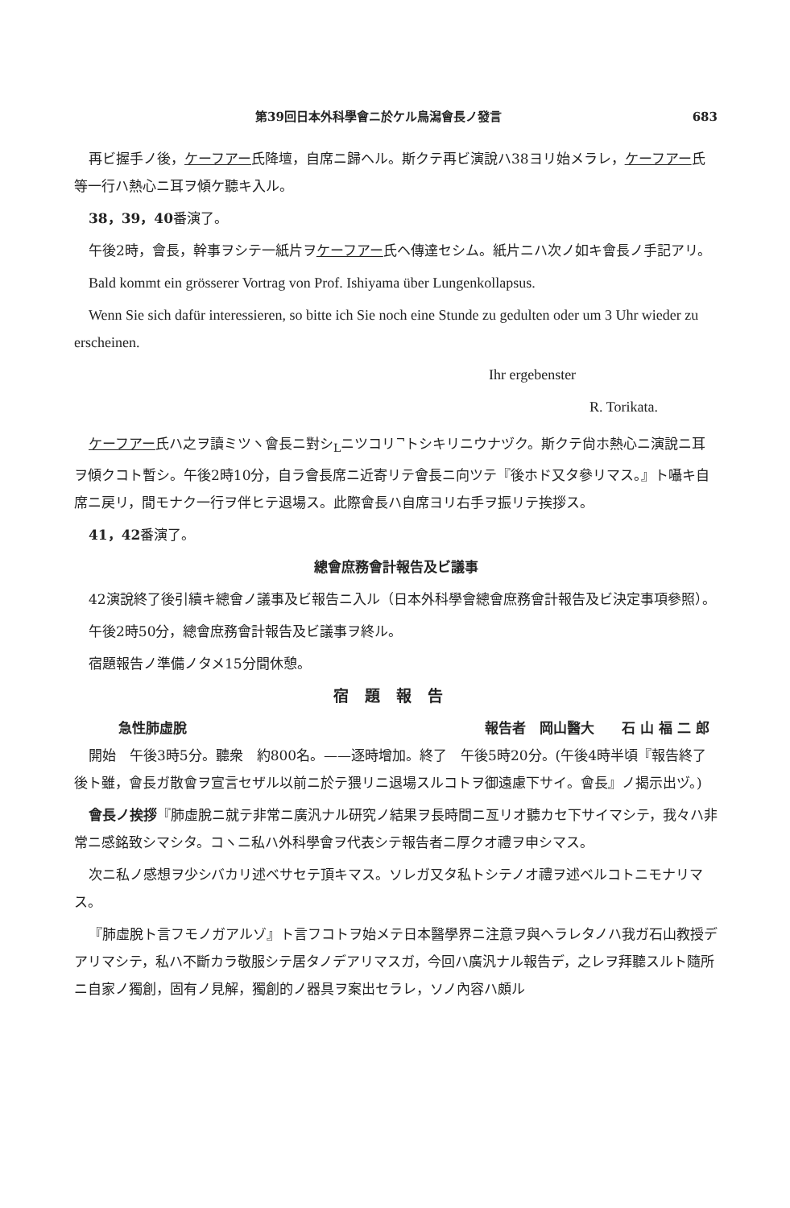第39回日本外科學會ニ於ケル鳥潟會長ノ發言 683
再ビ握手ノ後，ケーフアー氏降壇，自席ニ歸ヘル。斯クテ再ビ演說ハ38ヨリ始メラレ，ケーフアー氏等一行ハ熱心ニ耳ヲ傾ケ聽キ入ル。
38，39，40番演了。
午後2時，會長，幹事ヲシテ一紙片ヲケーフアー氏ヘ傳達セシム。紙片ニハ次ノ如キ會長ノ手記アリ。
Bald kommt ein grösserer Vortrag von Prof. Ishiyama über Lungenkollapsus.
Wenn Sie sich dafür interessieren, so bitte ich Sie noch eine Stunde zu gedulten oder um 3 Uhr wieder zu erscheinen.
Ihr ergebenster
R. Torikata.
ケーフアー氏ハ之ヲ讀ミツヽ會長ニ對シ<sub>L</sub>ニツコリ<sup>¬</sup>トシキリニウナヅク。斯クテ尙ホ熱心ニ演說ニ耳ヲ傾クコト暫シ。午後2時10分，自ラ會長席ニ近寄リテ會長ニ向ツテ『後ホド又タ參リマス。』ト囁キ自席ニ戻リ，間モナク一行ヲ伴ヒテ退場ス。此際會長ハ自席ヨリ右手ヲ振リテ挨拶ス。
41，42番演了。
總會庶務會計報告及ビ議事
42演說終了後引續キ總會ノ議事及ビ報告ニ入ル（日本外科學會總會庶務會計報告及ビ決定事項參照）。
午後2時50分，總會庶務會計報告及ビ議事ヲ終ル。
宿題報告ノ準備ノタメ15分間休憩。
宿題報告
急性肺虛脫 報告者　岡山醫大　　石 山 福 二 郎
開始　午後3時5分。聽衆　約800名。——逐時增加。終了　午後5時20分。(午後4時半頃『報告終了後ト雖，會長ガ散會ヲ宣言セザル以前ニ於テ猥リニ退場スルコトヲ御遠慮下サイ。會長』ノ揭示出ヅ。)
會長ノ挨拶『肺虛脫ニ就テ非常ニ廣汎ナル研究ノ結果ヲ長時間ニ亙リオ聽カセ下サイマシテ，我々ハ非常ニ感銘致シマシタ。コヽニ私ハ外科學會ヲ代表シテ報告者ニ厚クオ禮ヲ申シマス。
次ニ私ノ感想ヲ少シバカリ述ベサセテ頂キマス。ソレガ又タ私トシテノオ禮ヲ述ベルコトニモナリマス。
『肺虛脫ト言フモノガアルゾ』ト言フコトヲ始メテ日本醫學界ニ注意ヲ與ヘラレタノハ我ガ石山教授デアリマシテ，私ハ不斷カラ敬服シテ居タノデアリマスガ，今回ハ廣汎ナル報告デ，之レヲ拜聽スルト隨所ニ自家ノ獨創，固有ノ見解，獨創的ノ器具ヲ案出セラレ，ソノ內容ハ頗ル